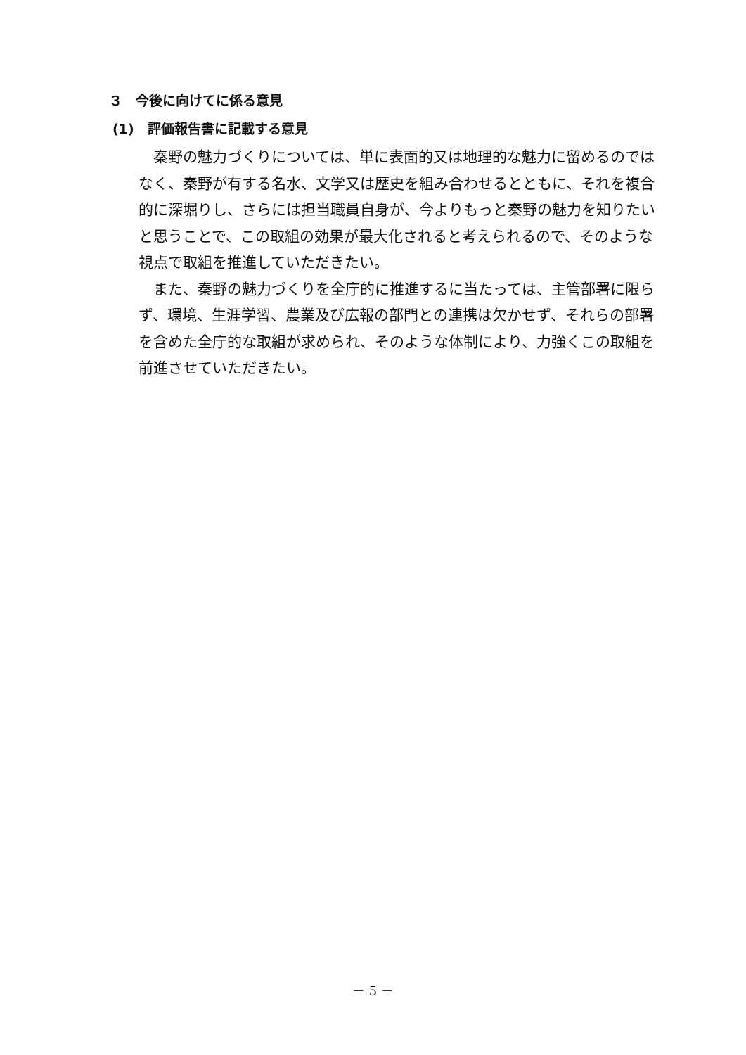３　今後に向けてに係る意見
(1)　評価報告書に記載する意見
秦野の魅力づくりについては、単に表面的又は地理的な魅力に留めるのではなく、秦野が有する名水、文学又は歴史を組み合わせるとともに、それを複合的に深堀りし、さらには担当職員自身が、今よりもっと秦野の魅力を知りたいと思うことで、この取組の効果が最大化されると考えられるので、そのような視点で取組を推進していただきたい。
また、秦野の魅力づくりを全庁的に推進するに当たっては、主管部署に限らず、環境、生涯学習、農業及び広報の部門との連携は欠かせず、それらの部署を含めた全庁的な取組が求められ、そのような体制により、力強くこの取組を前進させていただきたい。
－ 5 －